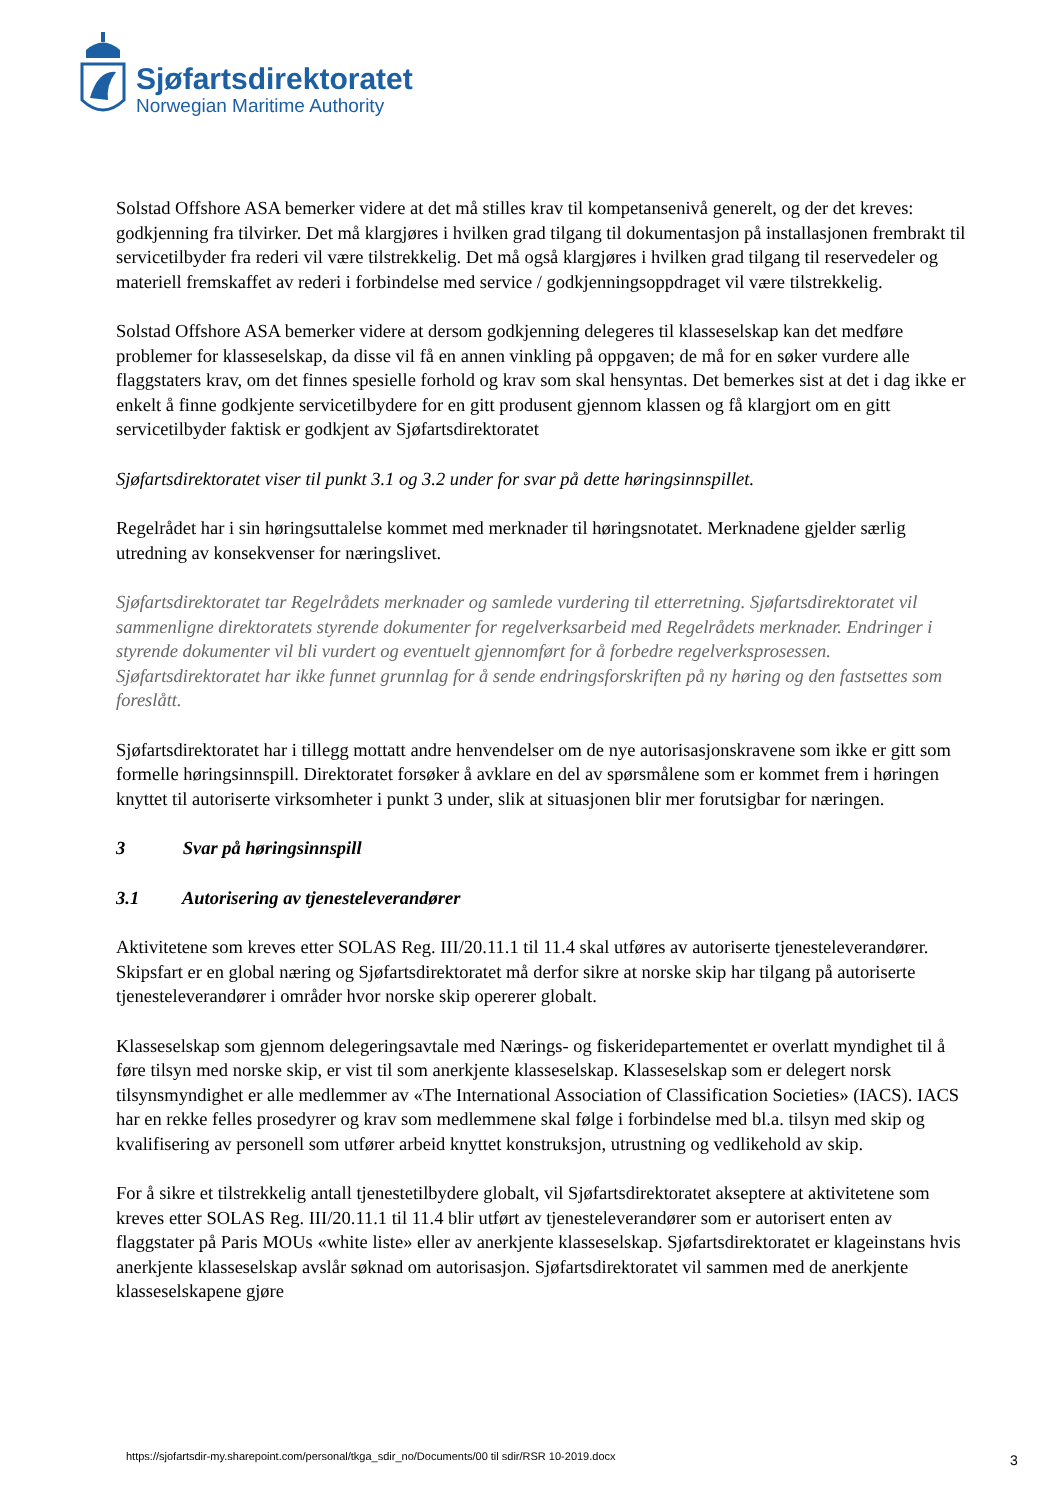Sjøfartsdirektoratet
Norwegian Maritime Authority
Solstad Offshore ASA bemerker videre at det må stilles krav til kompetansenivå generelt, og der det kreves: godkjenning fra tilvirker. Det må klargjøres i hvilken grad tilgang til dokumentasjon på installasjonen frembrakt til servicetilbyder fra rederi vil være tilstrekkelig. Det må også klargjøres i hvilken grad tilgang til reservedeler og materiell fremskaffet av rederi i forbindelse med service / godkjenningsoppdraget vil være tilstrekkelig.
Solstad Offshore ASA bemerker videre at dersom godkjenning delegeres til klasseselskap kan det medføre problemer for klasseselskap, da disse vil få en annen vinkling på oppgaven; de må for en søker vurdere alle flaggstaters krav, om det finnes spesielle forhold og krav som skal hensyntas. Det bemerkes sist at det i dag ikke er enkelt å finne godkjente servicetilbydere for en gitt produsent gjennom klassen og få klargjort om en gitt servicetilbyder faktisk er godkjent av Sjøfartsdirektoratet
Sjøfartsdirektoratet viser til punkt 3.1 og 3.2 under for svar på dette høringsinnspillet.
Regelrådet har i sin høringsuttalelse kommet med merknader til høringsnotatet. Merknadene gjelder særlig utredning av konsekvenser for næringslivet.
Sjøfartsdirektoratet tar Regelrådets merknader og samlede vurdering til etterretning. Sjøfartsdirektoratet vil sammenligne direktoratets styrende dokumenter for regelverksarbeid med Regelrådets merknader. Endringer i styrende dokumenter vil bli vurdert og eventuelt gjennomført for å forbedre regelverksprosessen. Sjøfartsdirektoratet har ikke funnet grunnlag for å sende endringsforskriften på ny høring og den fastsettes som foreslått.
Sjøfartsdirektoratet har i tillegg mottatt andre henvendelser om de nye autorisasjonskravene som ikke er gitt som formelle høringsinnspill. Direktoratet forsøker å avklare en del av spørsmålene som er kommet frem i høringen knyttet til autoriserte virksomheter i punkt 3 under, slik at situasjonen blir mer forutsigbar for næringen.
3 Svar på høringsinnspill
3.1 Autorisering av tjenesteleverandører
Aktivitetene som kreves etter SOLAS Reg. III/20.11.1 til 11.4 skal utføres av autoriserte tjenesteleverandører. Skipsfart er en global næring og Sjøfartsdirektoratet må derfor sikre at norske skip har tilgang på autoriserte tjenesteleverandører i områder hvor norske skip opererer globalt.
Klasseselskap som gjennom delegeringsavtale med Nærings- og fiskeridepartementet er overlatt myndighet til å føre tilsyn med norske skip, er vist til som anerkjente klasseselskap. Klasseselskap som er delegert norsk tilsynsmyndighet er alle medlemmer av «The International Association of Classification Societies» (IACS). IACS har en rekke felles prosedyrer og krav som medlemmene skal følge i forbindelse med bl.a. tilsyn med skip og kvalifisering av personell som utfører arbeid knyttet konstruksjon, utrustning og vedlikehold av skip.
For å sikre et tilstrekkelig antall tjenestetilbydere globalt, vil Sjøfartsdirektoratet akseptere at aktivitetene som kreves etter SOLAS Reg. III/20.11.1 til 11.4 blir utført av tjenesteleverandører som er autorisert enten av flaggstater på Paris MOUs «white liste» eller av anerkjente klasseselskap. Sjøfartsdirektoratet er klageinstans hvis anerkjente klasseselskap avslår søknad om autorisasjon. Sjøfartsdirektoratet vil sammen med de anerkjente klasseselskapene gjøre
https://sjofartsdir-my.sharepoint.com/personal/tkga_sdir_no/Documents/00 til sdir/RSR 10-2019.docx
3